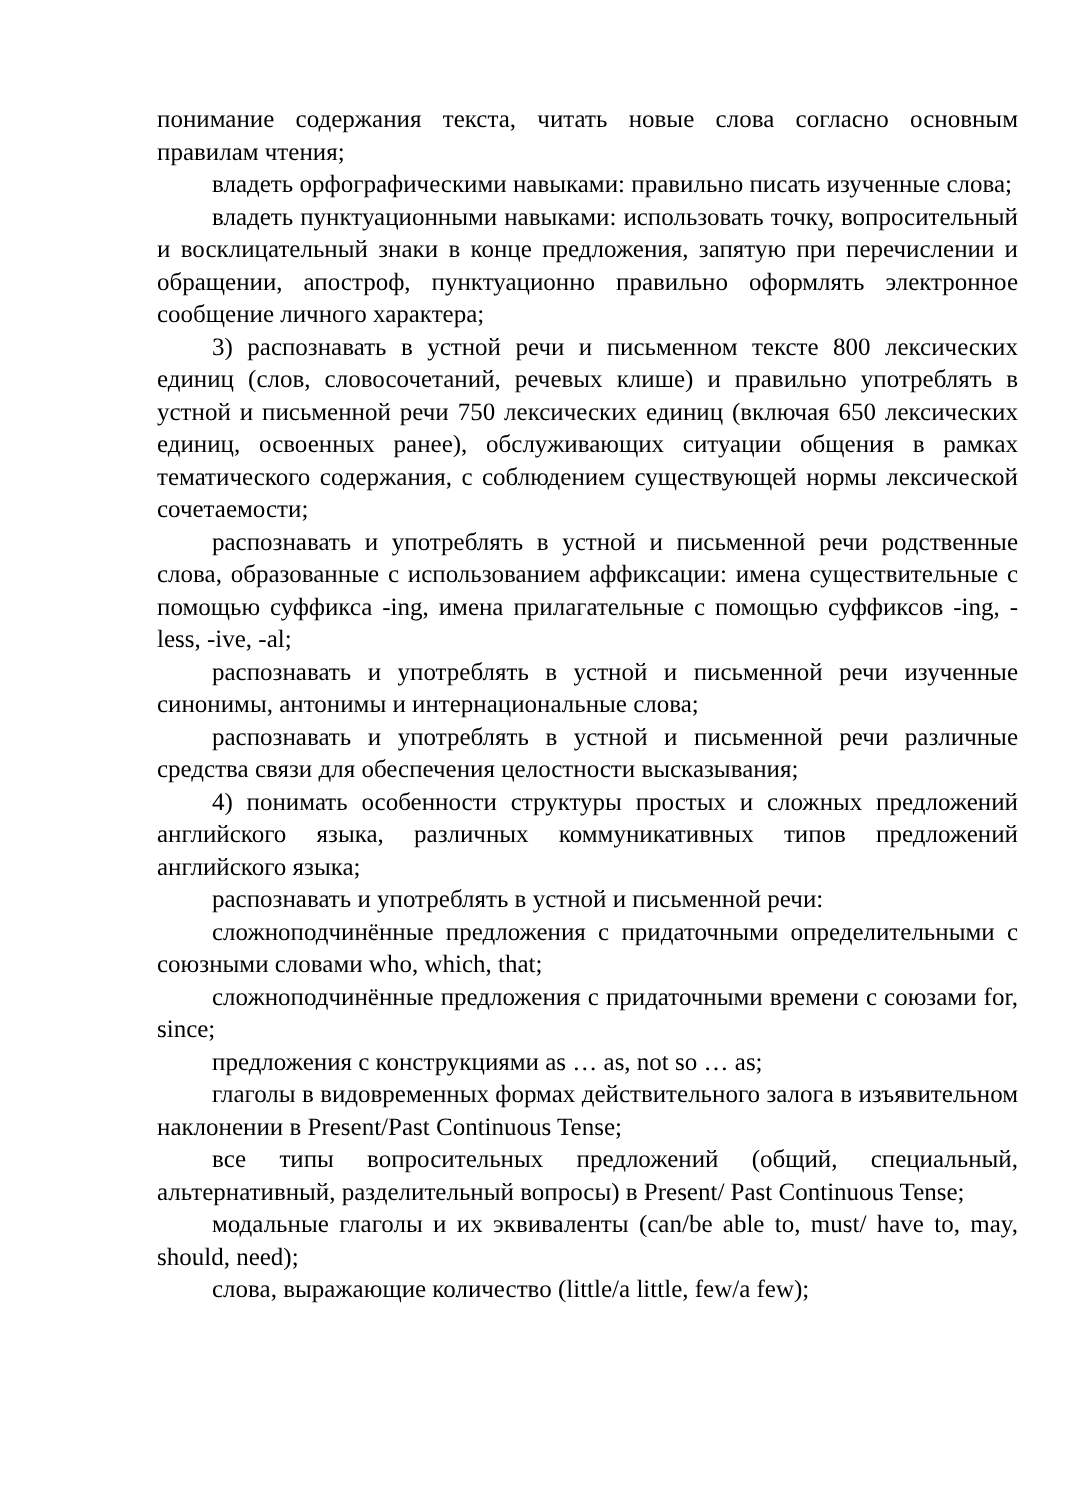понимание содержания текста, читать новые слова согласно основным правилам чтения;
владеть орфографическими навыками: правильно писать изученные слова;
владеть пунктуационными навыками: использовать точку, вопросительный и восклицательный знаки в конце предложения, запятую при перечислении и обращении, апостроф, пунктуационно правильно оформлять электронное сообщение личного характера;
3) распознавать в устной речи и письменном тексте 800 лексических единиц (слов, словосочетаний, речевых клише) и правильно употреблять в устной и письменной речи 750 лексических единиц (включая 650 лексических единиц, освоенных ранее), обслуживающих ситуации общения в рамках тематического содержания, с соблюдением существующей нормы лексической сочетаемости;
распознавать и употреблять в устной и письменной речи родственные слова, образованные с использованием аффиксации: имена существительные с помощью суффикса -ing, имена прилагательные с помощью суффиксов -ing, -less, -ive, -al;
распознавать и употреблять в устной и письменной речи изученные синонимы, антонимы и интернациональные слова;
распознавать и употреблять в устной и письменной речи различные средства связи для обеспечения целостности высказывания;
4) понимать особенности структуры простых и сложных предложений английского языка, различных коммуникативных типов предложений английского языка;
распознавать и употреблять в устной и письменной речи:
сложноподчинённые предложения с придаточными определительными с союзными словами who, which, that;
сложноподчинённые предложения с придаточными времени с союзами for, since;
предложения с конструкциями as … as, not so … as;
глаголы в видовременных формах действительного залога в изъявительном наклонении в Present/Past Continuous Tense;
все типы вопросительных предложений (общий, специальный, альтернативный, разделительный вопросы) в Present/ Past Continuous Tense;
модальные глаголы и их эквиваленты (can/be able to, must/ have to, may, should, need);
слова, выражающие количество (little/a little, few/a few);